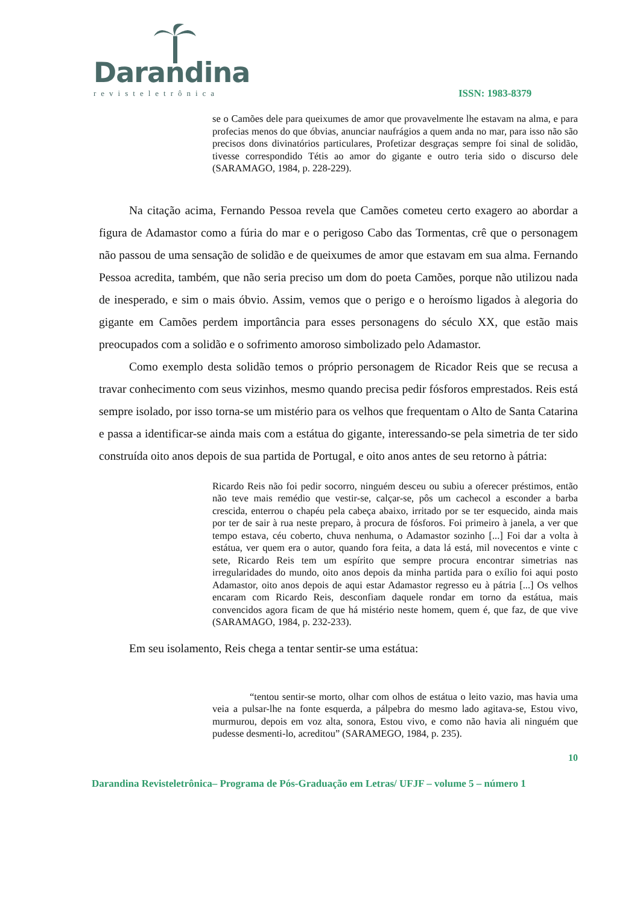Darandina
revisteletrônica
ISSN: 1983-8379
se o Camões dele para queixumes de amor que provavelmente lhe estavam na alma, e para profecias menos do que óbvias, anunciar naufrágios a quem anda no mar, para isso não são precisos dons divinatórios particulares, Profetizar desgraças sempre foi sinal de solidão, tivesse correspondido Tétis ao amor do gigante e outro teria sido o discurso dele (SARAMAGO, 1984, p. 228-229).
Na citação acima, Fernando Pessoa revela que Camões cometeu certo exagero ao abordar a figura de Adamastor como a fúria do mar e o perigoso Cabo das Tormentas, crê que o personagem não passou de uma sensação de solidão e de queixumes de amor que estavam em sua alma. Fernando Pessoa acredita, também, que não seria preciso um dom do poeta Camões, porque não utilizou nada de inesperado, e sim o mais óbvio. Assim, vemos que o perigo e o heroísmo ligados à alegoria do gigante em Camões perdem importância para esses personagens do século XX, que estão mais preocupados com a solidão e o sofrimento amoroso simbolizado pelo Adamastor.
Como exemplo desta solidão temos o próprio personagem de Ricador Reis que se recusa a travar conhecimento com seus vizinhos, mesmo quando precisa pedir fósforos emprestados. Reis está sempre isolado, por isso torna-se um mistério para os velhos que frequentam o Alto de Santa Catarina e passa a identificar-se ainda mais com a estátua do gigante, interessando-se pela simetria de ter sido construída oito anos depois de sua partida de Portugal, e oito anos antes de seu retorno à pátria:
Ricardo Reis não foi pedir socorro, ninguém desceu ou subiu a oferecer préstimos, então não teve mais remédio que vestir-se, calçar-se, pôs um cachecol a esconder a barba crescida, enterrou o chapéu pela cabeça abaixo, irritado por se ter esquecido, ainda mais por ter de sair à rua neste preparo, à procura de fósforos. Foi primeiro à janela, a ver que tempo estava, céu coberto, chuva nenhuma, o Adamastor sozinho [...] Foi dar a volta à estátua, ver quem era o autor, quando fora feita, a data lá está, mil novecentos e vinte c sete, Ricardo Reis tem um espírito que sempre procura encontrar simetrias nas irregularidades do mundo, oito anos depois da minha partida para o exílio foi aqui posto Adamastor, oito anos depois de aqui estar Adamastor regresso eu à pátria [...] Os velhos encaram com Ricardo Reis, desconfiam daquele rondar em torno da estátua, mais convencidos agora ficam de que há mistério neste homem, quem é, que faz, de que vive (SARAMAGO, 1984, p. 232-233).
Em seu isolamento, Reis chega a tentar sentir-se uma estátua:
“tentou sentir-se morto, olhar com olhos de estátua o leito vazio, mas havia uma veia a pulsar-lhe na fonte esquerda, a pálpebra do mesmo lado agitava-se, Estou vivo, murmurou, depois em voz alta, sonora, Estou vivo, e como não havia ali ninguém que pudesse desmenti-lo, acreditou” (SARAMEGO, 1984, p. 235).
10
Darandina Revisteletrônica– Programa de Pós-Graduação em Letras/ UFJF – volume 5 – número 1